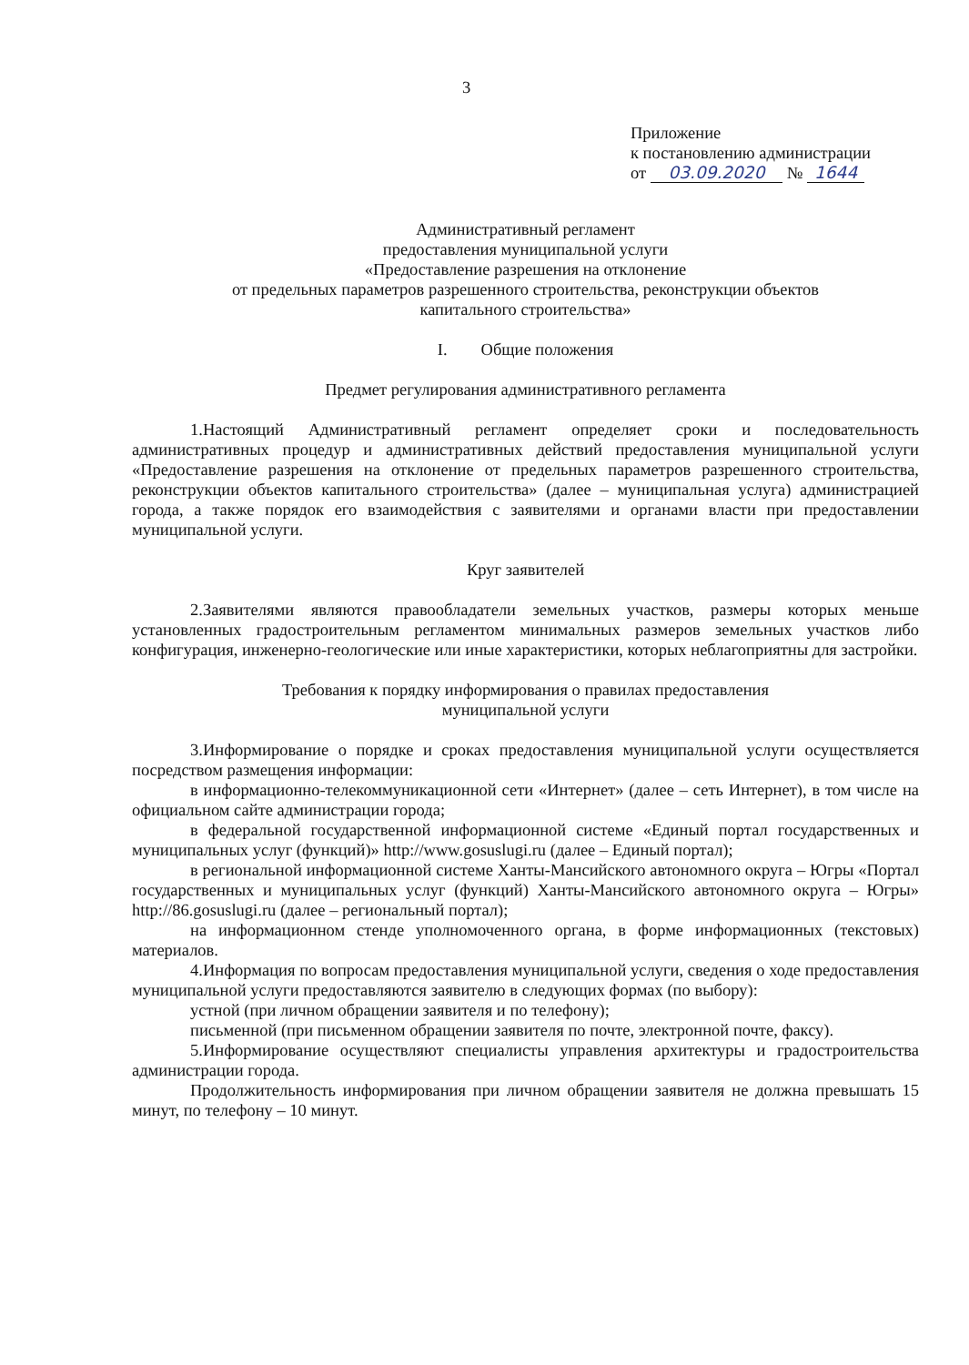3
Приложение
к постановлению администрации
от 03.09.2020 № 1644
Административный регламент
предоставления муниципальной услуги
«Предоставление разрешения на отклонение
от предельных параметров разрешенного строительства, реконструкции объектов
капитального строительства»
I. Общие положения
Предмет регулирования административного регламента
1.Настоящий Административный регламент определяет сроки и последовательность административных процедур и административных действий предоставления муниципальной услуги «Предоставление разрешения на отклонение от предельных параметров разрешенного строительства, реконструкции объектов капитального строительства» (далее – муниципальная услуга) администрацией города, а также порядок его взаимодействия с заявителями и органами власти при предоставлении муниципальной услуги.
Круг заявителей
2.Заявителями являются правообладатели земельных участков, размеры которых меньше установленных градостроительным регламентом минимальных размеров земельных участков либо конфигурация, инженерно-геологические или иные характеристики, которых неблагоприятны для застройки.
Требования к порядку информирования о правилах предоставления
муниципальной услуги
3.Информирование о порядке и сроках предоставления муниципальной услуги осуществляется посредством размещения информации:
в информационно-телекоммуникационной сети «Интернет» (далее – сеть Интернет), в том числе на официальном сайте администрации города;
в федеральной государственной информационной системе «Единый портал государственных и муниципальных услуг (функций)» http://www.gosuslugi.ru (далее – Единый портал);
в региональной информационной системе Ханты-Мансийского автономного округа – Югры «Портал государственных и муниципальных услуг (функций) Ханты-Мансийского автономного округа – Югры» http://86.gosuslugi.ru (далее – региональный портал);
на информационном стенде уполномоченного органа, в форме информационных (текстовых) материалов.
4.Информация по вопросам предоставления муниципальной услуги, сведения о ходе предоставления муниципальной услуги предоставляются заявителю в следующих формах (по выбору):
устной (при личном обращении заявителя и по телефону);
письменной (при письменном обращении заявителя по почте, электронной почте, факсу).
5.Информирование осуществляют специалисты управления архитектуры и градостроительства администрации города.
Продолжительность информирования при личном обращении заявителя не должна превышать 15 минут, по телефону – 10 минут.